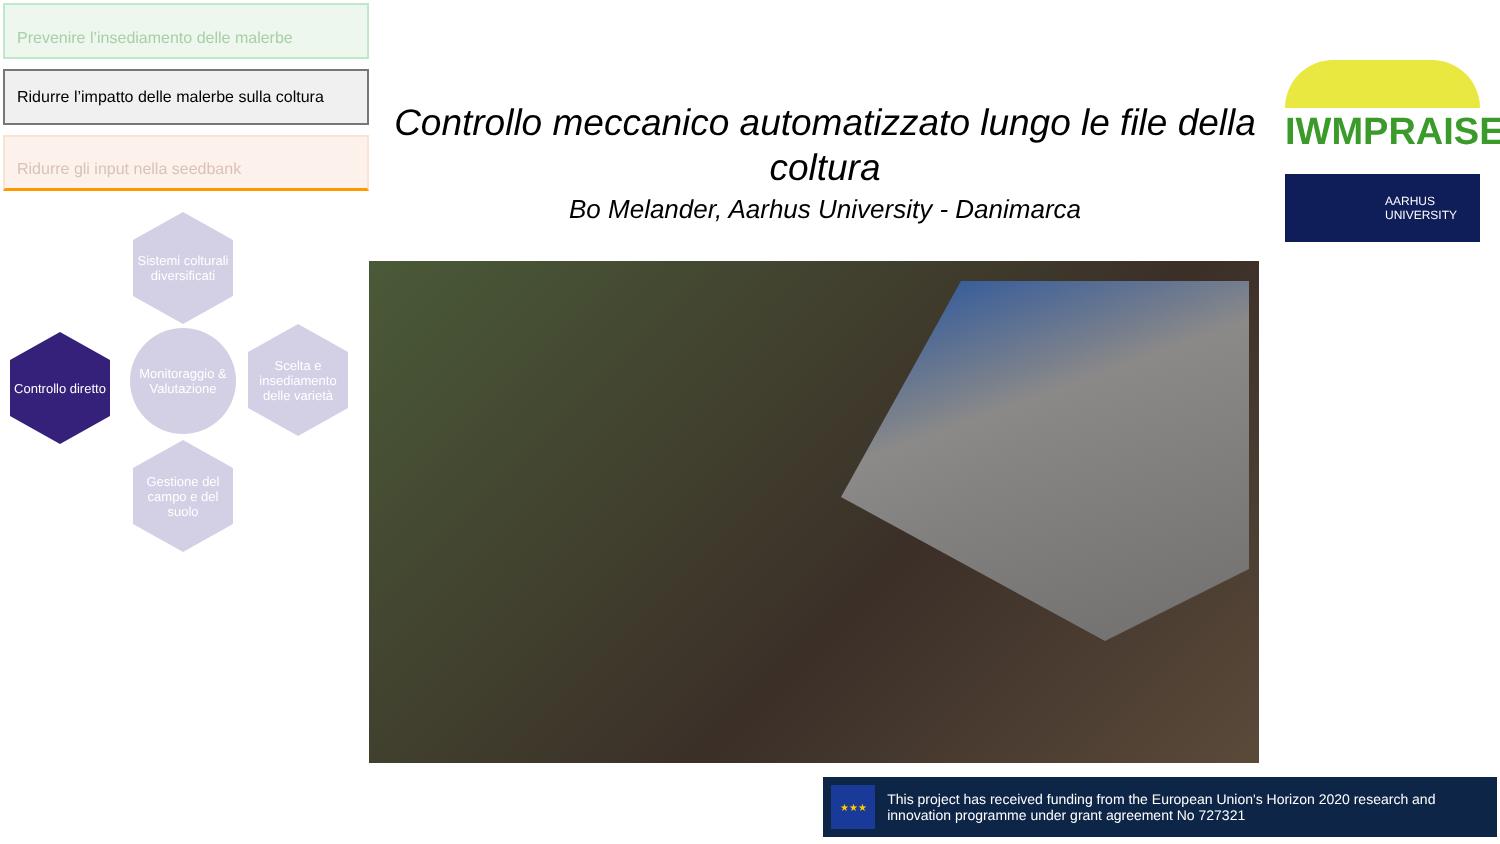Prevenire l’insediamento delle malerbe
Ridurre l’impatto delle malerbe sulla coltura
Ridurre gli input nella seedbank
Sistemi colturali diversificati
Controllo diretto
Monitoraggio & Valutazione
Scelta e insediamento delle varietà
Gestione del campo e del suolo
Controllo meccanico automatizzato lungo le file della coltura
Bo Melander, Aarhus University - Danimarca
IWMPRAISE
AARHUS
UNIVERSITY
★★★
This project has received funding from the European Union's Horizon 2020 research and innovation programme under grant agreement No 727321